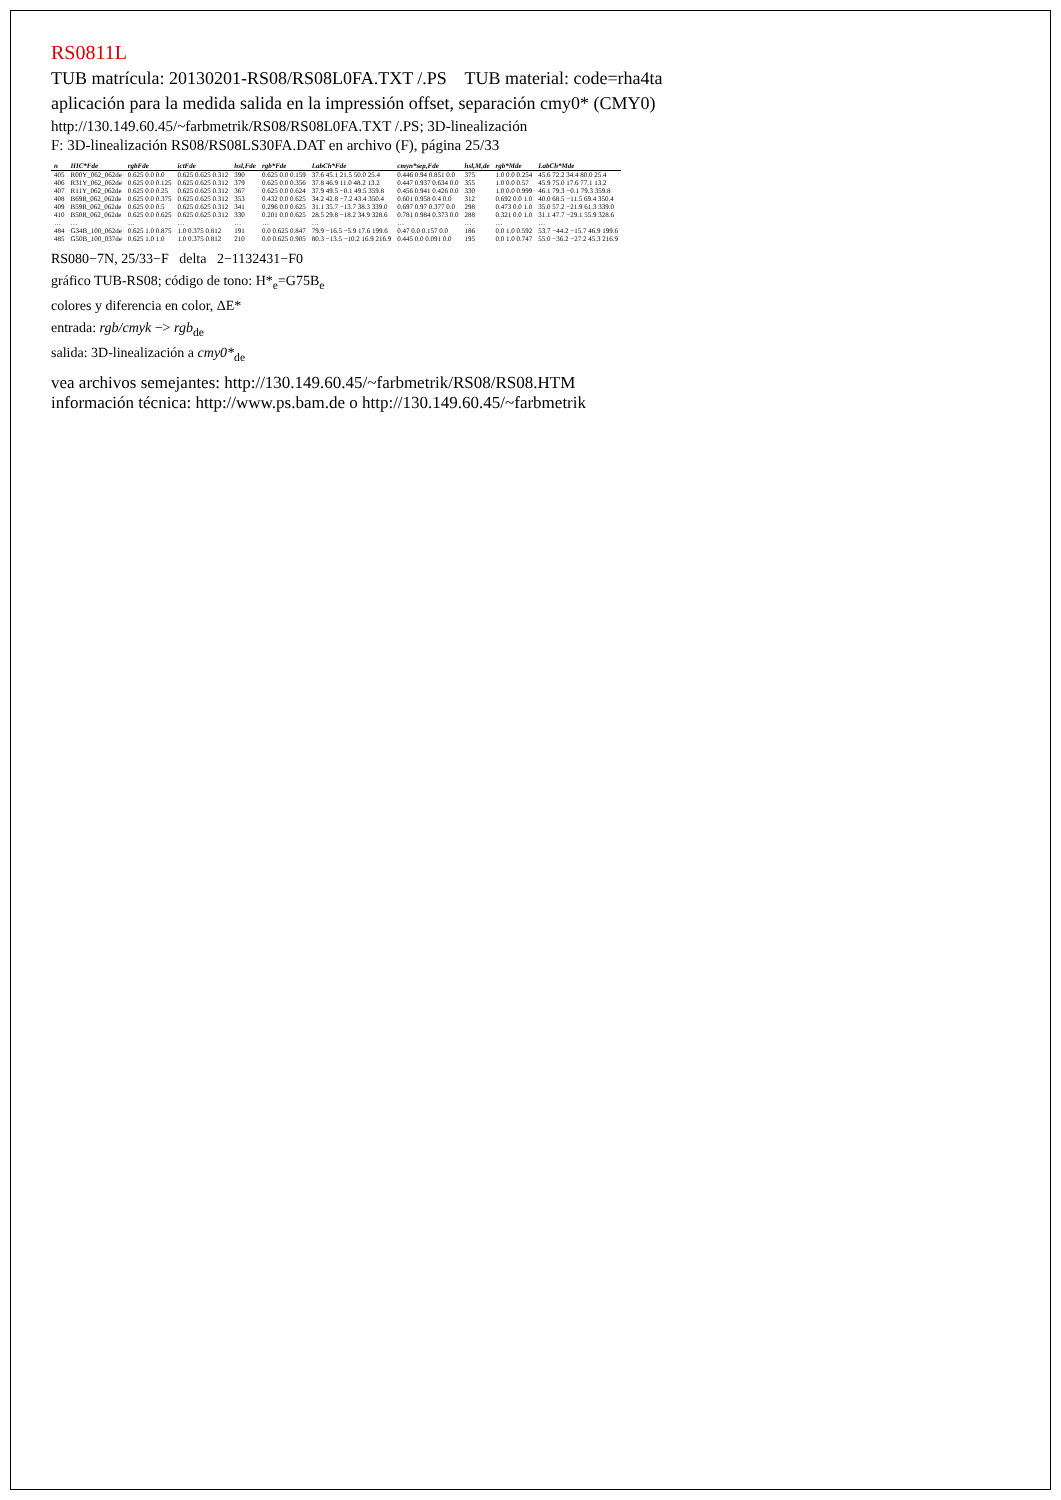RS0811L
TUB matrícula: 20130201-RS08/RS08L0FA.TXT /.PS TUB material: code=rha4ta
aplicación para la medida salida en la impressión offset, separación cmy0* (CMY0)
http://130.149.60.45/~farbmetrik/RS08/RS08L0FA.TXT /.PS; 3D-linealización
F: 3D-linealización RS08/RS08LS30FA.DAT en archivo (F), página 25/33
| n | HIC*Fde | rgbFde | ictFde | hsl,Fde | rgb*Fde | LabCh*Fde | cmyn*sep,Fde | hsl,M,de | rgb*Mde | LabCh*Mde |
| --- | --- | --- | --- | --- | --- | --- | --- | --- | --- | --- |
| 405 | R00Y_062_062de | 0.625 0.0 0.0 | 0.625 0.625 0.312 | 390 | 0.625 0.0 0.159 | 37.6 45.1 21.5 50.0 25.4 | 0.446 0.94 0.851 0.0 | 375 | 1.0 0.0 0.254 | 45.6 72.2 34.4 80.0 25.4 |
| 406 | R31Y_062_062de | 0.625 0.0 0.125 | 0.625 0.625 0.312 | 379 | 0.625 0.0 0.356 | 37.8 46.9 11.0 48.2 13.2 | 0.447 0.937 0.634 0.0 | 355 | 1.0 0.0 0.57 | 45.9 75.0 17.6 77.1 13.2 |
| 407 | R11Y_062_062de | 0.625 0.0 0.25 | 0.625 0.625 0.312 | 367 | 0.625 0.0 0.624 | 37.9 49.5 −0.1 49.5 359.8 | 0.456 0.941 0.426 0.0 | 330 | 1.0 0.0 0.999 | 46.1 79.3 −0.1 79.3 359.8 |
| 408 | B69R_062_062de | 0.625 0.0 0.375 | 0.625 0.625 0.312 | 353 | 0.432 0.0 0.625 | 34.2 42.8 −7.2 43.4 350.4 | 0.601 0.958 0.4 0.0 | 312 | 0.692 0.0 1.0 | 40.0 68.5 −11.5 69.4 350.4 |
| 409 | B59R_062_062de | 0.625 0.0 0.5 | 0.625 0.625 0.312 | 341 | 0.296 0.0 0.625 | 31.1 35.7 −13.7 38.3 339.0 | 0.697 0.97 0.377 0.0 | 298 | 0.473 0.0 1.0 | 35.0 57.2 −21.9 61.3 339.0 |
| 410 | B50R_062_062de | 0.625 0.0 0.625 | 0.625 0.625 0.312 | 330 | 0.201 0.0 0.625 | 28.5 29.8 −18.2 34.9 328.6 | 0.781 0.984 0.373 0.0 | 288 | 0.321 0.0 1.0 | 31.1 47.7 −29.1 55.9 328.6 |
| … | … | … | … | … | … | … | … | … | … | … |
| 484 | G34B_100_062de | 0.625 1.0 0.875 | 1.0 0.375 0.812 | 191 | 0.0 0.625 0.847 | 79.9 −16.5 −5.9 17.6 199.6 | 0.47 0.0 0.157 0.0 | 186 | 0.0 1.0 0.592 | 53.7 −44.2 −15.7 46.9 199.6 |
| 485 | G50B_100_037de | 0.625 1.0 1.0 | 1.0 0.375 0.812 | 210 | 0.0 0.625 0.905 | 80.3 −13.5 −10.2 16.9 216.9 | 0.445 0.0 0.091 0.0 | 195 | 0.0 1.0 0.747 | 55.0 −36.2 −27.2 45.3 216.9 |
RS080−7N, 25/33−F delta 2−1132431−F0
gráfico TUB-RS08; código de tono: H*<sub>e</sub>=G75B<sub>e</sub>
colores y diferencia en color, ΔE*
entrada: rgb/cmyk −> rgb<sub>de</sub>
salida: 3D-linealización a cmy0*<sub>de</sub>
vea archivos semejantes: http://130.149.60.45/~farbmetrik/RS08/RS08.HTM
información técnica: http://www.ps.bam.de o http://130.149.60.45/~farbmetrik